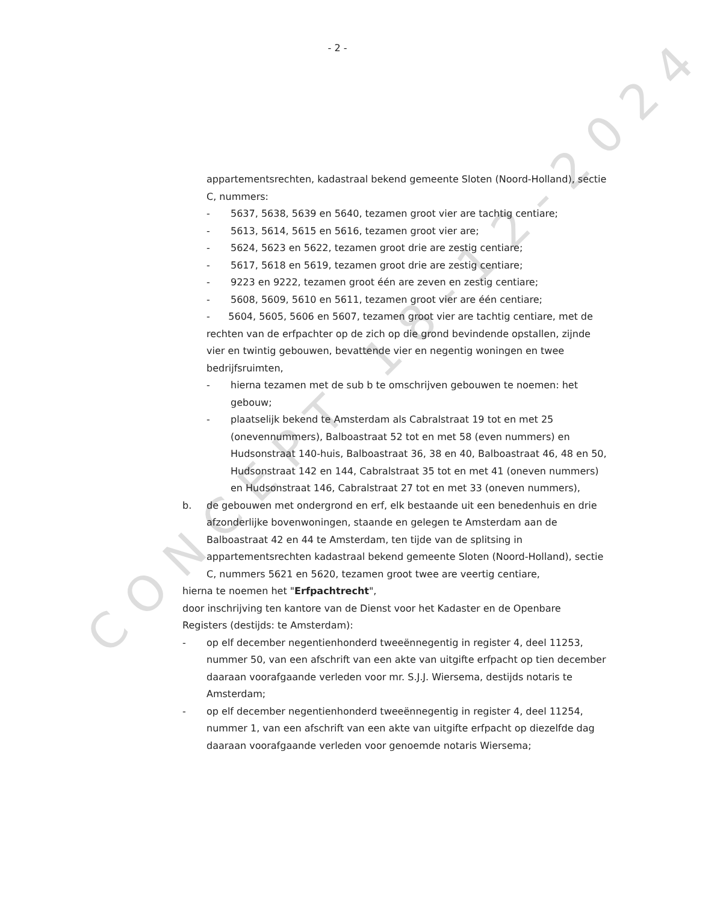CONCEPT 18-12-2024
- 2 -
appartementsrechten, kadastraal bekend gemeente Sloten (Noord-Holland), sectie C, nummers:
- 5637, 5638, 5639 en 5640, tezamen groot vier are tachtig centiare;
- 5613, 5614, 5615 en 5616, tezamen groot vier are;
- 5624, 5623 en 5622, tezamen groot drie are zestig centiare;
- 5617, 5618 en 5619, tezamen groot drie are zestig centiare;
- 9223 en 9222, tezamen groot één are zeven en zestig centiare;
- 5608, 5609, 5610 en 5611, tezamen groot vier are één centiare;
- 5604, 5605, 5606 en 5607, tezamen groot vier are tachtig centiare, met de rechten van de erfpachter op de zich op die grond bevindende opstallen, zijnde vier en twintig gebouwen, bevattende vier en negentig woningen en twee bedrijfsruimten,
- hierna tezamen met de sub b te omschrijven gebouwen te noemen: het gebouw;
- plaatselijk bekend te Amsterdam als Cabralstraat 19 tot en met 25 (onevennummers), Balboastraat 52 tot en met 58 (even nummers) en Hudsonstraat 140-huis, Balboastraat 36, 38 en 40, Balboastraat 46, 48 en 50, Hudsonstraat 142 en 144, Cabralstraat 35 tot en met 41 (oneven nummers) en Hudsonstraat 146, Cabralstraat 27 tot en met 33 (oneven nummers),
b. de gebouwen met ondergrond en erf, elk bestaande uit een benedenhuis en drie afzonderlijke bovenwoningen, staande en gelegen te Amsterdam aan de Balboastraat 42 en 44 te Amsterdam, ten tijde van de splitsing in appartementsrechten kadastraal bekend gemeente Sloten (Noord-Holland), sectie C, nummers 5621 en 5620, tezamen groot twee are veertig centiare,
hierna te noemen het "Erfpachtrecht",
door inschrijving ten kantore van de Dienst voor het Kadaster en de Openbare Registers (destijds: te Amsterdam):
- op elf december negentienhonderd tweeënnegentig in register 4, deel 11253, nummer 50, van een afschrift van een akte van uitgifte erfpacht op tien december daaraan voorafgaande verleden voor mr. S.J.J. Wiersema, destijds notaris te Amsterdam;
- op elf december negentienhonderd tweeënnegentig in register 4, deel 11254, nummer 1, van een afschrift van een akte van uitgifte erfpacht op diezelfde dag daaraan voorafgaande verleden voor genoemde notaris Wiersema;